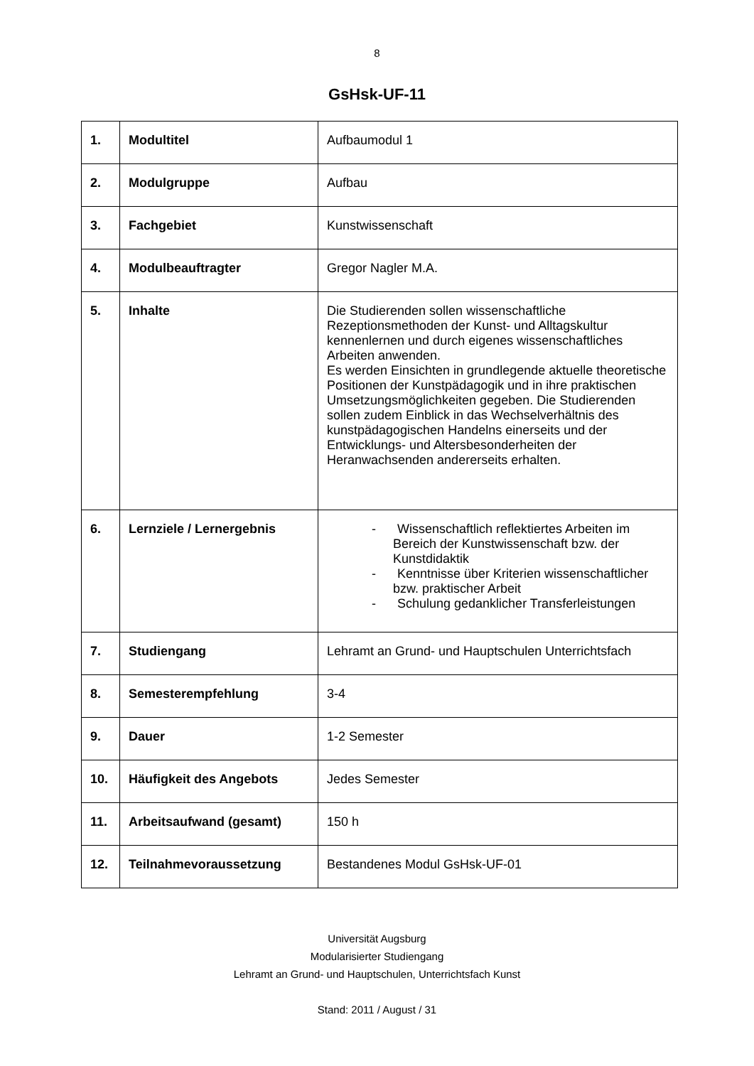8
GsHsk-UF-11
| 1. | Modultitel | Aufbaumodul 1 |
| 2. | Modulgruppe | Aufbau |
| 3. | Fachgebiet | Kunstwissenschaft |
| 4. | Modulbeauftragter | Gregor Nagler M.A. |
| 5. | Inhalte | Die Studierenden sollen wissenschaftliche Rezeptionsmethoden der Kunst- und Alltagskultur kennenlernen und durch eigenes wissenschaftliches Arbeiten anwenden. Es werden Einsichten in grundlegende aktuelle theoretische Positionen der Kunstpädagogik und in ihre praktischen Umsetzungsmöglichkeiten gegeben. Die Studierenden sollen zudem Einblick in das Wechselverhältnis des kunstpädagogischen Handelns einerseits und der Entwicklungs- und Altersbesonderheiten der Heranwachsenden andererseits erhalten. |
| 6. | Lernziele / Lernergebnis | - Wissenschaftlich reflektiertes Arbeiten im Bereich der Kunstwissenschaft bzw. der Kunstdidaktik - Kenntnisse über Kriterien wissenschaftlicher bzw. praktischer Arbeit - Schulung gedanklicher Transferleistungen |
| 7. | Studiengang | Lehramt an Grund- und Hauptschulen Unterrichtsfach |
| 8. | Semesterempfehlung | 3-4 |
| 9. | Dauer | 1-2 Semester |
| 10. | Häufigkeit des Angebots | Jedes Semester |
| 11. | Arbeitsaufwand (gesamt) | 150 h |
| 12. | Teilnahmevoraussetzung | Bestandenes Modul GsHsk-UF-01 |
Universität Augsburg
Modularisierter Studiengang
Lehramt an Grund- und Hauptschulen, Unterrichtsfach Kunst
Stand: 2011 / August / 31